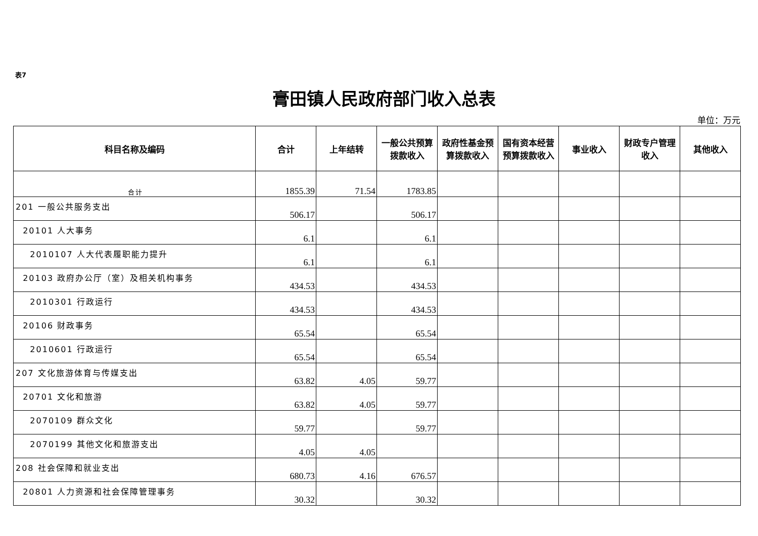表7
膏田镇人民政府部门收入总表
单位：万元
| 科目名称及编码 | 合计 | 上年结转 | 一般公共预算拨款收入 | 政府性基金预算拨款收入 | 国有资本经营预算拨款收入 | 事业收入 | 财政专户管理收入 | 其他收入 |
| --- | --- | --- | --- | --- | --- | --- | --- | --- |
| 合计 | 1855.39 | 71.54 | 1783.85 | | | | | |
| 201 一般公共服务支出 | 506.17 | | 506.17 | | | | | |
| 20101 人大事务 | 6.1 | | 6.1 | | | | | |
| 2010107 人大代表履职能力提升 | 6.1 | | 6.1 | | | | | |
| 20103 政府办公厅（室）及相关机构事务 | 434.53 | | 434.53 | | | | | |
| 2010301 行政运行 | 434.53 | | 434.53 | | | | | |
| 20106 财政事务 | 65.54 | | 65.54 | | | | | |
| 2010601 行政运行 | 65.54 | | 65.54 | | | | | |
| 207 文化旅游体育与传媒支出 | 63.82 | 4.05 | 59.77 | | | | | |
| 20701 文化和旅游 | 63.82 | 4.05 | 59.77 | | | | | |
| 2070109 群众文化 | 59.77 | | 59.77 | | | | | |
| 2070199 其他文化和旅游支出 | 4.05 | 4.05 | | | | | | |
| 208 社会保障和就业支出 | 680.73 | 4.16 | 676.57 | | | | | |
| 20801 人力资源和社会保障管理事务 | 30.32 | | 30.32 | | | | | |